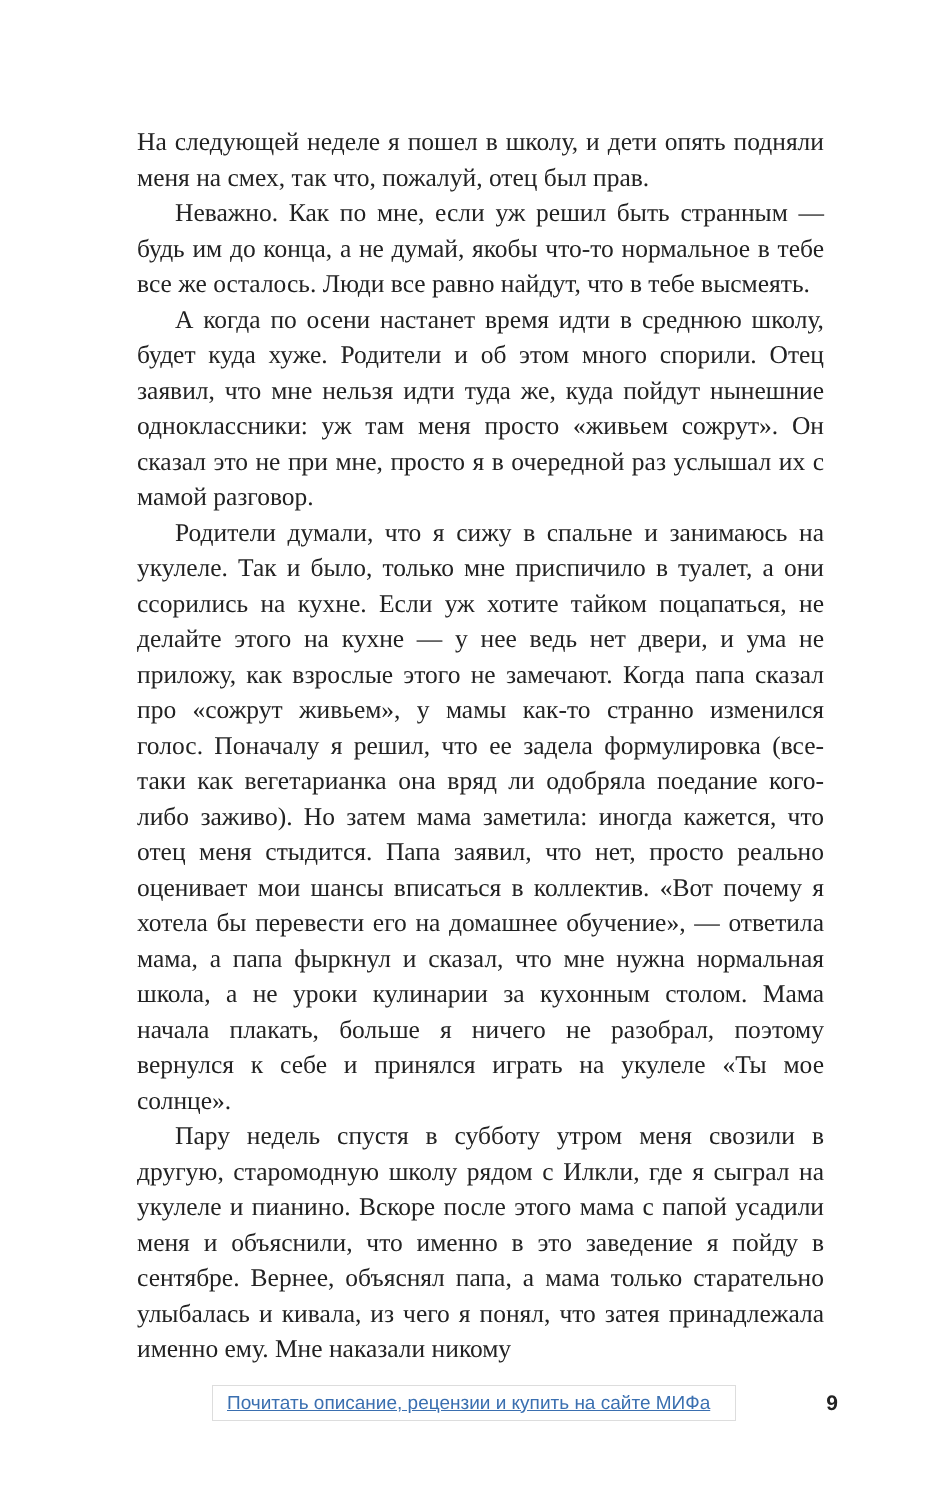На следующей неделе я пошел в школу, и дети опять подняли меня на смех, так что, пожалуй, отец был прав.
Неважно. Как по мне, если уж решил быть странным — будь им до конца, а не думай, якобы что-то нормальное в тебе все же осталось. Люди все равно найдут, что в тебе высмеять.
А когда по осени настанет время идти в среднюю школу, будет куда хуже. Родители и об этом много спорили. Отец заявил, что мне нельзя идти туда же, куда пойдут нынешние одноклассники: уж там меня просто «живьем сожрут». Он сказал это не при мне, просто я в очередной раз услышал их с мамой разговор.
Родители думали, что я сижу в спальне и занимаюсь на укулеле. Так и было, только мне приспичило в туалет, а они ссорились на кухне. Если уж хотите тайком поцапаться, не делайте этого на кухне — у нее ведь нет двери, и ума не приложу, как взрослые этого не замечают. Когда папа сказал про «сожрут живьем», у мамы как-то странно изменился голос. Поначалу я решил, что ее задела формулировка (все-таки как вегетарианка она вряд ли одобряла поедание кого-либо заживо). Но затем мама заметила: иногда кажется, что отец меня стыдится. Папа заявил, что нет, просто реально оценивает мои шансы вписаться в коллектив. «Вот почему я хотела бы перевести его на домашнее обучение», — ответила мама, а папа фыркнул и сказал, что мне нужна нормальная школа, а не уроки кулинарии за кухонным столом. Мама начала плакать, больше я ничего не разобрал, поэтому вернулся к себе и принялся играть на укулеле «Ты мое солнце».
Пару недель спустя в субботу утром меня свозили в другую, старомодную школу рядом с Илкли, где я сыграл на укулеле и пианино. Вскоре после этого мама с папой усадили меня и объяснили, что именно в это заведение я пойду в сентябре. Вернее, объяснял папа, а мама только старательно улыбалась и кивала, из чего я понял, что затея принадлежала именно ему. Мне наказали никому
Почитать описание, рецензии и купить на сайте МИФа 9